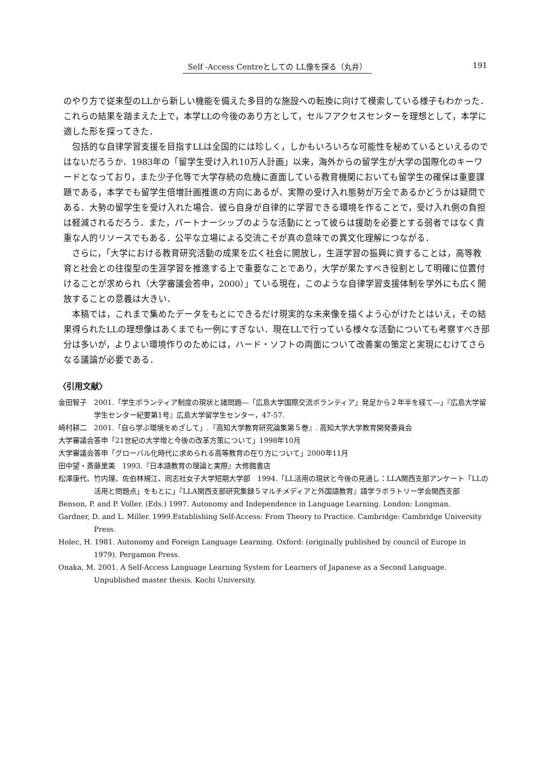Self -Access Centreとしての LL像を探る（丸井） 191
のやり方で従来型のLLから新しい機能を備えた多目的な施設への転換に向けて模索している様子もわかった．これらの結果を踏まえた上で，本学LLの今後のあり方として，セルフアクセスセンターを理想として，本学に適した形を探ってきた．
包括的な自律学習支援を目指すLLは全国的には珍しく，しかもいろいろな可能性を秘めているといえるのではないだろうか．1983年の「留学生受け入れ10万人計画」以来，海外からの留学生が大学の国際化のキーワードとなっており，また少子化等で大学存続の危機に直面している教育機関においても留学生の確保は重要課題である，本学でも留学生倍増計画推進の方向にあるが、実際の受け入れ態勢が万全であるかどうかは疑問である．大勢の留学生を受け入れた場合、彼ら自身が自律的に学習できる環境を作ることで，受け入れ側の負担は軽減されるだろう．また，パートナーシップのような活動にとって彼らは援助を必要とする弱者ではなく貴重な人的リソースでもある．公平な立場による交流こそが真の意味での異文化理解につながる．
さらに，「大学における教育研究活動の成果を広く社会に開放し，生涯学習の振興に資することは，高等教育と社会との往復型の生涯学習を推進する上で重要なことであり，大学が果たすべき役割として明確に位置付けることが求められ（大学審議会答申，2000）」ている現在，このような自律学習支援体制を学外にも広く開放することの意義は大きい．
本稿では，これまで集めたデータをもとにできるだけ現実的な未来像を描くよう心がけたとはいえ，その結果得られたLLの理想像はあくまでも一例にすぎない．現在LLで行っている様々な活動についても考察すべき部分は多いが，よりよい環境作りのためには，ハード・ソフトの両面について改善案の策定と実現にむけてさらなる議論が必要である．
〈引用文献〉
金田智子　2001.「学生ボランティア制度の現状と諸問題―「広島大学国際交流ボランティア」発足から２年半を経て―」『広島大学留学生センター紀要第1号』広島大学留学生センター，47-57.
崎村耕二　2001.「自ら学ぶ環境をめざして」.『高知大学教育研究論集第５巻』. 高知大学大学教育開発委員会
大学審議会答申「21世紀の大学増と今後の改革方策について」1998年10月
大学審議会答申「グローバル化時代に求められる高等教育の在り方について」2000年11月
田中望・斎藤里美　1993.『日本語教育の理論と実際』大修館書店
松澤康代、竹内理、佐伯林規江、同志社女子大学短期大学部　1994.「LL活用の現状と今後の見通し：LLA関西支部アンケート「LLの活用と問題点」をもとに」『LLA関西支部研究集録５マルチメディアと外国語教育』語学ラボラトリー学会関西支部
Benson, P. and P. Voller. (Eds.) 1997. Autonomy and Independence in Language Learning. London: Longman.
Gardner, D. and L. Miller. 1999.Establishing Self-Access: From Theory to Practice. Cambridge: Cambridge University Press.
Holec, H. 1981. Autonomy and Foreign Language Learning. Oxford: (originally published by council of Europe in 1979). Pergamon Press.
Onaka, M. 2001. A Self-Access Language Learning System for Learners of Japanese as a Second Language. Unpublished master thesis. Kochi University.